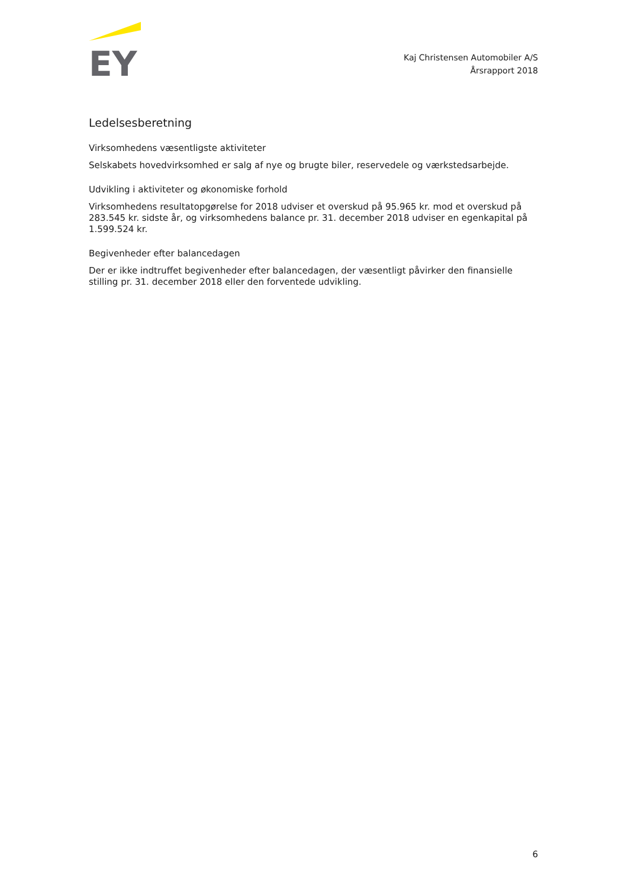EY
Kaj Christensen Automobiler A/S
Årsrapport 2018
Ledelsesberetning
Virksomhedens væsentligste aktiviteter
Selskabets hovedvirksomhed er salg af nye og brugte biler, reservedele og værkstedsarbejde.
Udvikling i aktiviteter og økonomiske forhold
Virksomhedens resultatopgørelse for 2018 udviser et overskud på 95.965 kr. mod et overskud på 283.545 kr. sidste år, og virksomhedens balance pr. 31. december 2018 udviser en egenkapital på 1.599.524 kr.
Begivenheder efter balancedagen
Der er ikke indtruffet begivenheder efter balancedagen, der væsentligt påvirker den finansielle stilling pr. 31. december 2018 eller den forventede udvikling.
6